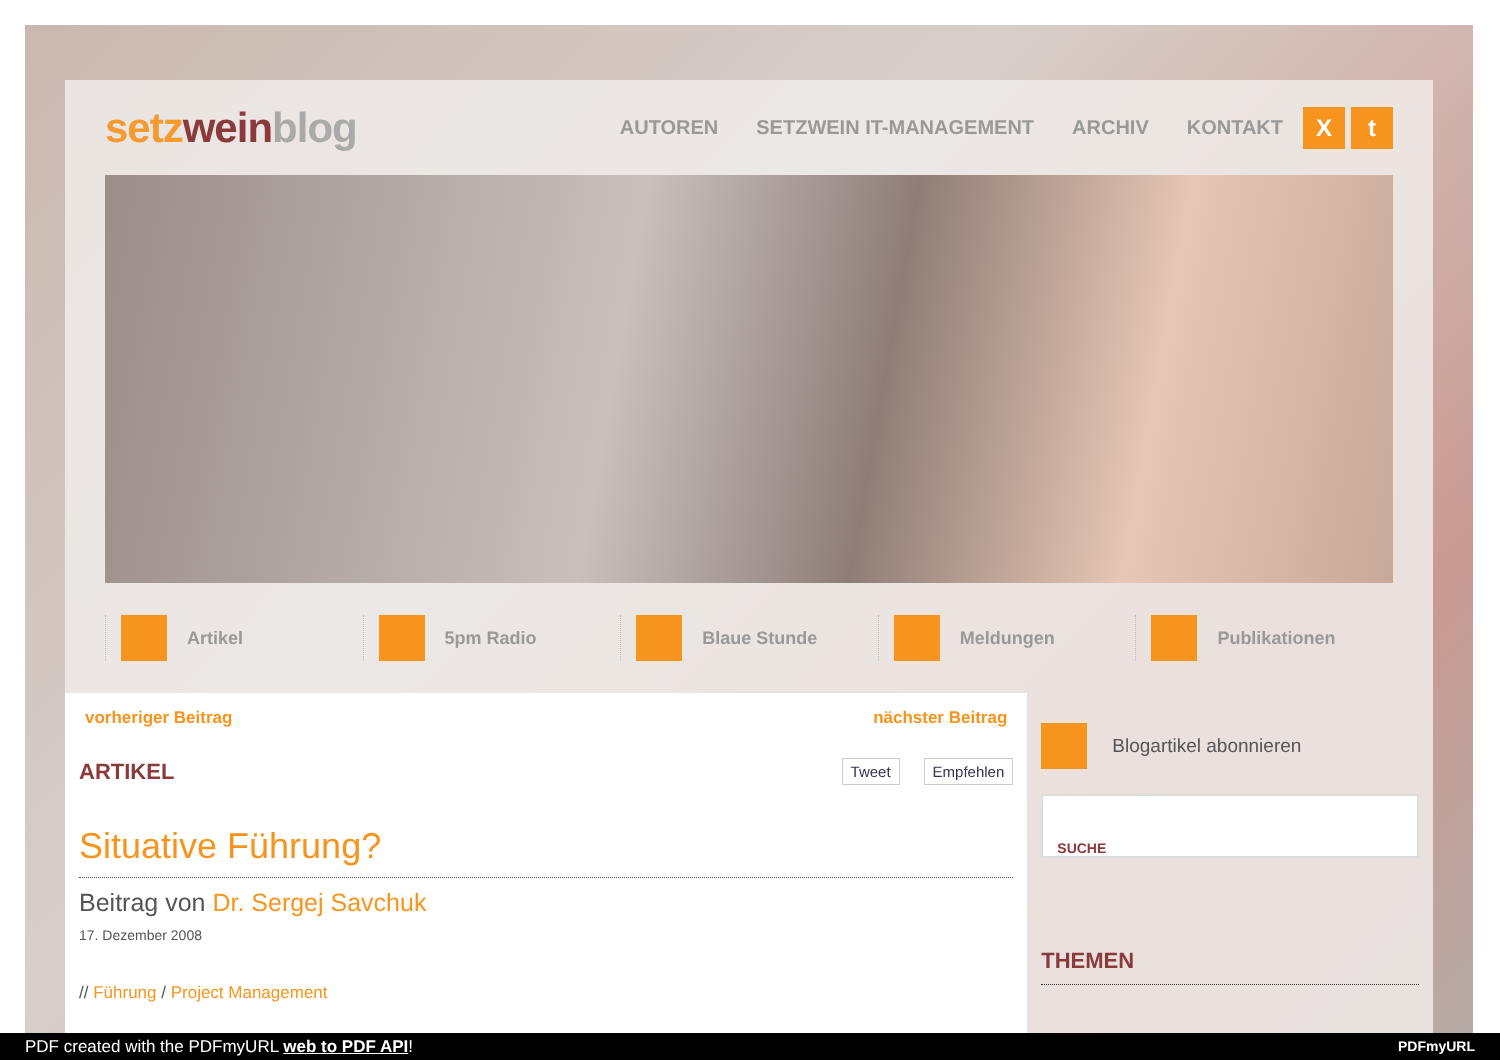setz weinblog
AUTOREN SETZWEIN IT-MANAGEMENT ARCHIV KONTAKT
Xt
Artikel 5pm Radio Blaue Stunde Meldungen Publikationen
vorheriger Beitrag nächster Beitrag
ARTIKEL
Tweet Empfehlen
Situative Führung?
Beitrag von Dr. Sergej Savchuk
17. Dezember 2008
// Führung / Project Management
Blogartikel abonnieren
SUCHE
THEMEN
PDF created with the PDFmyURL web to PDF API! PDFmyURL